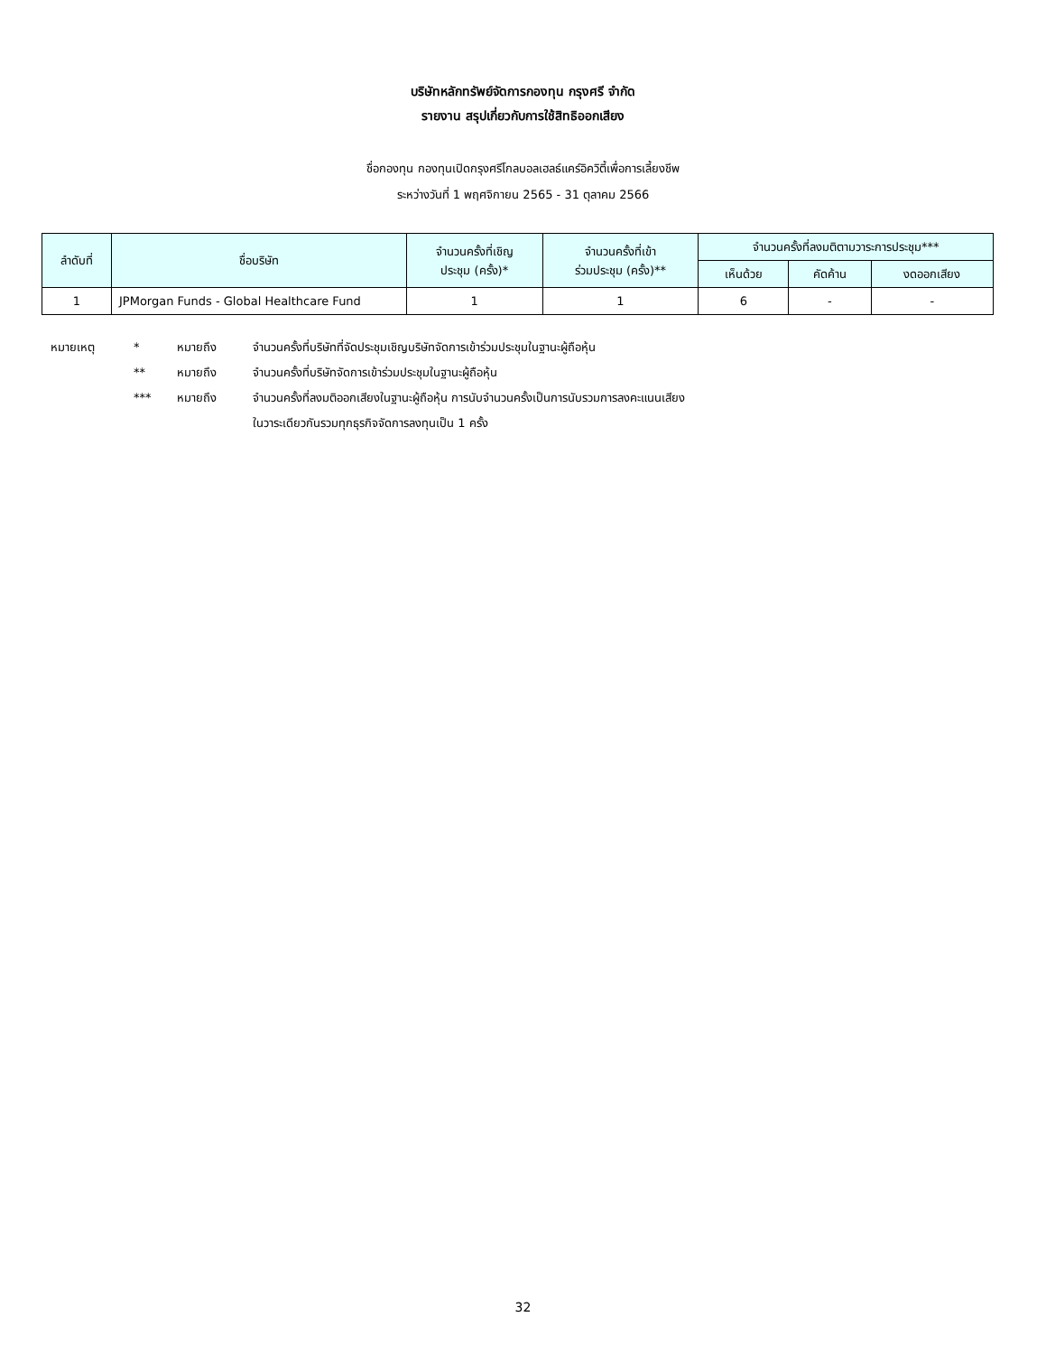บริษัทหลักทรัพย์จัดการกองทุน กรุงศรี จำกัด
รายงาน สรุปเกี่ยวกับการใช้สิทธิออกเสียง
ชื่อกองทุน กองทุนเปิดกรุงศรีโกลบอลเฮลธ์แคร์อิควิตี้เพื่อการเลี้ยงชีพ
ระหว่างวันที่ 1 พฤศจิกายน 2565 - 31 ตุลาคม 2566
| ลำดับที่ | ชื่อบริษัท | จำนวนครั้งที่เชิญ ประชุม (ครั้ง)* | จำนวนครั้งที่เข้า ร่วมประชุม (ครั้ง)** | จำนวนครั้งที่ลงมติตามวาระการประชุม*** | | |
| --- | --- | --- | --- | --- | --- | --- |
| | | | | เห็นด้วย | คัดค้าน | งดออกเสียง |
| 1 | JPMorgan Funds - Global Healthcare Fund | 1 | 1 | 6 | - | - |
หมายเหตุ * หมายถึง จำนวนครั้งที่บริษัทที่จัดประชุมเชิญบริษัทจัดการเข้าร่วมประชุมในฐานะผู้ถือหุ้น
** หมายถึง จำนวนครั้งที่บริษัทจัดการเข้าร่วมประชุมในฐานะผู้ถือหุ้น
*** หมายถึง จำนวนครั้งที่ลงมติออกเสียงในฐานะผู้ถือหุ้น การนับจำนวนครั้งเป็นการนับรวมการลงคะแนนเสียง
ในวาระเดียวกันรวมทุกธุรกิจจัดการลงทุนเป็น 1 ครั้ง
32